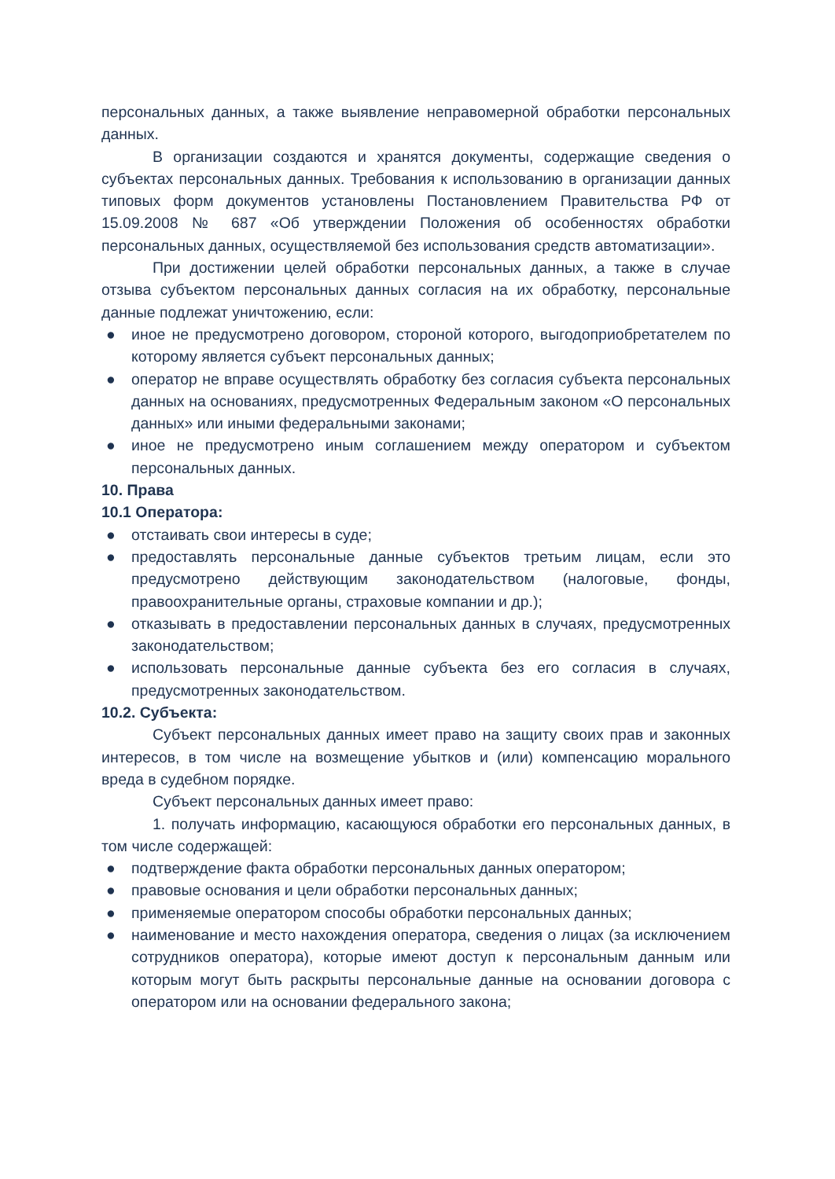персональных данных, а также выявление неправомерной обработки персональных данных.
В организации создаются и хранятся документы, содержащие сведения о субъектах персональных данных. Требования к использованию в организации данных типовых форм документов установлены Постановлением Правительства РФ от 15.09.2008 № 687 «Об утверждении Положения об особенностях обработки персональных данных, осуществляемой без использования средств автоматизации».
При достижении целей обработки персональных данных, а также в случае отзыва субъектом персональных данных согласия на их обработку, персональные данные подлежат уничтожению, если:
● иное не предусмотрено договором, стороной которого, выгодоприобретателем по которому является субъект персональных данных;
● оператор не вправе осуществлять обработку без согласия субъекта персональных данных на основаниях, предусмотренных Федеральным законом «О персональных данных» или иными федеральными законами;
● иное не предусмотрено иным соглашением между оператором и субъектом персональных данных.
10. Права
10.1 Оператора:
● отстаивать свои интересы в суде;
● предоставлять персональные данные субъектов третьим лицам, если это предусмотрено действующим законодательством (налоговые, фонды, правоохранительные органы, страховые компании и др.);
● отказывать в предоставлении персональных данных в случаях, предусмотренных законодательством;
● использовать персональные данные субъекта без его согласия в случаях, предусмотренных законодательством.
10.2. Субъекта:
Субъект персональных данных имеет право на защиту своих прав и законных интересов, в том числе на возмещение убытков и (или) компенсацию морального вреда в судебном порядке.
Субъект персональных данных имеет право:
1. получать информацию, касающуюся обработки его персональных данных, в том числе содержащей:
● подтверждение факта обработки персональных данных оператором;
● правовые основания и цели обработки персональных данных;
● применяемые оператором способы обработки персональных данных;
● наименование и место нахождения оператора, сведения о лицах (за исключением сотрудников оператора), которые имеют доступ к персональным данным или которым могут быть раскрыты персональные данные на основании договора с оператором или на основании федерального закона;